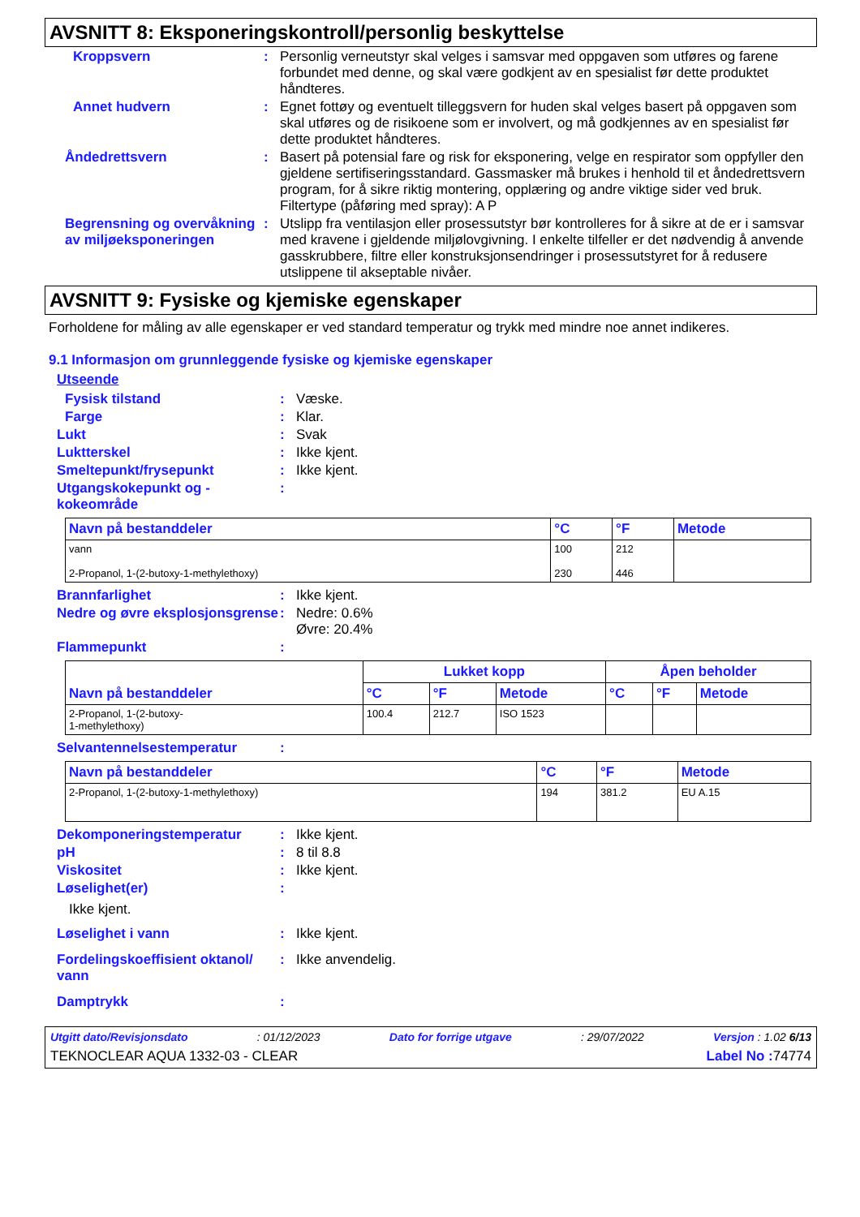AVSNITT 8: Eksponeringskontroll/personlig beskyttelse
Kroppsvern : Personlig verneutstyr skal velges i samsvar med oppgaven som utføres og farene forbundet med denne, og skal være godkjent av en spesialist før dette produktet håndteres.
Annet hudvern : Egnet fottøy og eventuelt tilleggsvern for huden skal velges basert på oppgaven som skal utføres og de risikoene som er involvert, og må godkjennes av en spesialist før dette produktet håndteres.
Åndedrettsvern : Basert på potensial fare og risk for eksponering, velge en respirator som oppfyller den gjeldene sertifiseringsstandard. Gassmasker må brukes i henhold til et åndedrettsvern program, for å sikre riktig montering, opplæring og andre viktige sider ved bruk.
Filtertype (påføring med spray): A P
Begrensning og overvåkning av miljøeksponeringen
: Utslipp fra ventilasjon eller prosessutstyr bør kontrolleres for å sikre at de er i samsvar med kravene i gjeldende miljølovgivning. I enkelte tilfeller er det nødvendig å anvende gasskrubbere, filtre eller konstruksjonsendringer i prosessutstyret for å redusere utslippene til akseptable nivåer.
AVSNITT 9: Fysiske og kjemiske egenskaper
Forholdene for måling av alle egenskaper er ved standard temperatur og trykk med mindre noe annet indikeres.
9.1 Informasjon om grunnleggende fysiske og kjemiske egenskaper
Utseende
Fysisk tilstand : Væske.
Farge : Klar.
Lukt : Svak
Luktterskel : Ikke kjent.
Smeltepunkt/frysepunkt : Ikke kjent.
Utgangskokepunkt og -kokeområde
:
| Navn på bestanddeler | °C | °F | Metode |
| --- | --- | --- | --- |
| vann 2-Propanol, 1-(2-butoxy-1-methylethoxy) | 100 230 | 212 446 | |
Brannfarlighet : Ikke kjent.
Nedre og øvre eksplosjonsgrense
: Nedre: 0.6%
Øvre: 20.4%
Flammepunkt :
| Navn på bestanddeler | Lukket kopp | | | Åpen beholder | | |
| --- | --- | --- | --- | --- | --- | --- |
| | °C | °F | Metode | °C | °F | Metode |
| 2-Propanol, 1-(2-butoxy- 1-methylethoxy) | 100.4 | 212.7 | ISO 1523 | | | |
Selvantennelsestemperatur :
| Navn på bestanddeler | °C | °F | Metode |
| --- | --- | --- | --- |
| 2-Propanol, 1-(2-butoxy-1-methylethoxy) | 194 | 381.2 | EU A.15 |
Dekomponeringstemperatur : Ikke kjent.
pH : 8 til 8.8
Viskositet : Ikke kjent.
Løselighet(er) :
Ikke kjent.
Løselighet i vann : Ikke kjent.
Fordelingskoeffisient oktanol/ vann
: Ikke anvendelig.
Damptrykk :
Utgitt dato/Revisjonsdato: 01/12/2023 Dato for forrige utgave: 29/07/2022 Versjon : 1.02 6/13
TEKNOCLEAR AQUA 1332-03 - CLEAR Label No : 74774